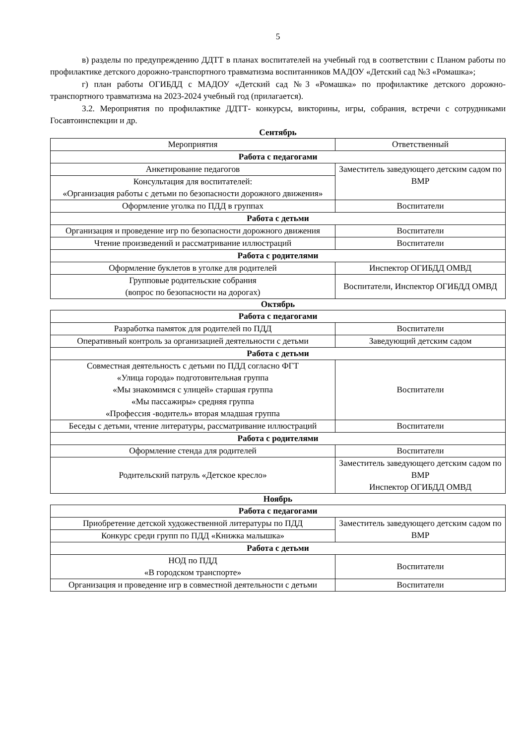5
в) разделы по предупреждению ДДТТ в планах воспитателей на учебный год в соответствии с Планом работы по профилактике детского дорожно-транспортного травматизма воспитанников МАДОУ «Детский сад №3 «Ромашка»;
г) план работы ОГИБДД с МАДОУ «Детский сад №3 «Ромашка» по профилактике детского дорожно-транспортного травматизма на 2023-2024 учебный год (прилагается).
3.2. Мероприятия по профилактике ДДТТ- конкурсы, викторины, игры, собрания, встречи с сотрудниками Госавтоинспекции и др.
Сентябрь
| Мероприятия | Ответственный |
| --- | --- |
| Работа с педагогами | |
| Анкетирование педагогов | Заместитель заведующего детским садом по ВМР |
| Консультация для воспитателей: «Организация работы с детьми по безопасности дорожного движения» | |
| Оформление уголка по ПДД в группах | Воспитатели |
| Работа с детьми | |
| Организация и проведение игр по безопасности дорожного движения | Воспитатели |
| Чтение произведений и рассматривание иллюстраций | Воспитатели |
| Работа с родителями | |
| Оформление буклетов в уголке для родителей | Инспектор ОГИБДД ОМВД |
| Групповые родительские собрания (вопрос по безопасности на дорогах) | Воспитатели, Инспектор ОГИБДД ОМВД |
Октябрь
| Работа с педагогами | |
| Разработка памяток для родителей по ПДД | Воспитатели |
| Оперативный контроль за организацией деятельности с детьми | Заведующий детским садом |
| Работа с детьми | |
| Совместная деятельность с детьми по ПДД согласно ФГТ «Улица города» подготовительная группа «Мы знакомимся с улицей» старшая группа «Мы пассажиры» средняя группа «Профессия -водитель» вторая младшая группа | Воспитатели |
| Беседы с детьми, чтение литературы, рассматривание иллюстраций | Воспитатели |
| Работа с родителями | |
| Оформление стенда для родителей | Воспитатели |
| Родительский патруль «Детское кресло» | Заместитель заведующего детским садом по ВМР Инспектор ОГИБДД ОМВД |
Ноябрь
| Работа с педагогами | |
| Приобретение детской художественной литературы по ПДД | Заместитель заведующего детским садом по ВМР |
| Конкурс среди групп по ПДД «Книжка малышка» | |
| Работа с детьми | |
| НОД по ПДД «В городском транспорте» | Воспитатели |
| Организация и проведение игр в совместной деятельности с детьми | Воспитатели |